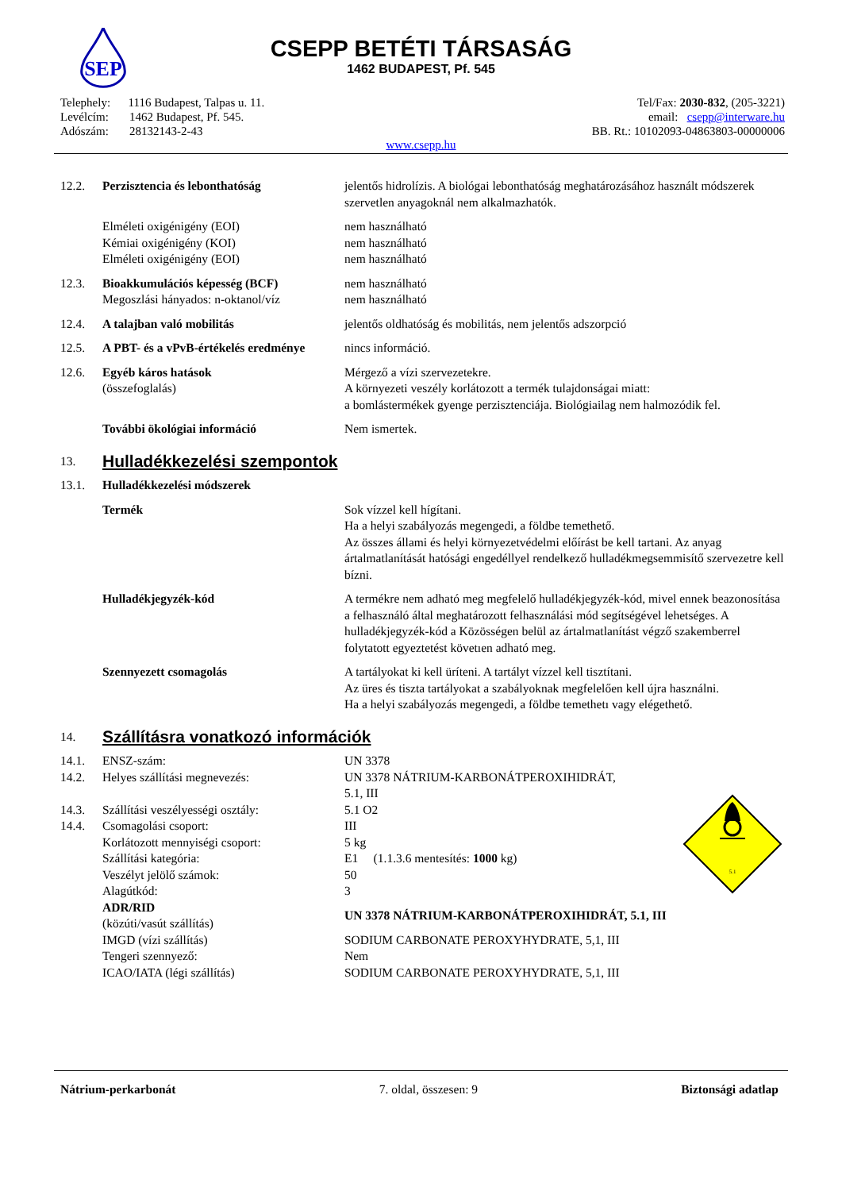SEP
CSEPP BETÉTI TÁRSASÁG
1462 BUDAPEST, Pf. 545
Telephely: 1116 Budapest, Talpas u. 11.
Levélcím: 1462 Budapest, Pf. 545.
Adószám: 28132143-2-43
Tel/Fax: 2030-832, (205-3221)
email: csepp@interware.hu
BB. Rt.: 10102093-04863803-00000006
www.csepp.hu
| 12.2. | Perzisztencia és lebonthatóság | jelentős hidrolízis. A biológai lebonthatóság meghatározásához használt módszerek szervetlen anyagoknál nem alkalmazhatók. |
| | Elméleti oxigénigény (EOI) Kémiai oxigénigény (KOI) Elméleti oxigénigény (EOI) | nem használható nem használható nem használható |
| 12.3. | Bioakkumulációs képesség (BCF) Megoszlási hányados: n-oktanol/víz | nem használható nem használható |
| 12.4. | A talajban való mobilitás | jelentős oldhatóság és mobilitás, nem jelentős adszorpció |
| 12.5. | A PBT- és a vPvB-értékelés eredménye | nincs információ. |
| 12.6. | Egyéb káros hatások (összefoglalás) | Mérgező a vízi szervezetekre. A környezeti veszély korlátozott a termék tulajdonságai miatt: a bomlástermékek gyenge perzisztenciája. Biológiailag nem halmozódik fel. |
| | További ökológiai információ | Nem ismertek. |
| 13. | Hulladékkezelési szempontok | |
| 13.1. | Hulladékkezelési módszerek | |
| | Termék | Sok vízzel kell hígítani. Ha a helyi szabályozás megengedi, a földbe temethető. Az összes állami és helyi környezetvédelmi előírást be kell tartani. Az anyag ártalmatlanítását hatósági engedéllyel rendelkező hulladékmegsemmisítő szervezetre kell bízni. |
| | Hulladékjegyzék-kód | A termékre nem adható meg megfelelő hulladékjegyzék-kód, mivel ennek beazonosítása a felhasználó által meghatározott felhasználási mód segítségével lehetséges. A hulladékjegyzék-kód a Közösségen belül az ártalmatlanítást végző szakemberrel folytatott egyeztetést követıen adható meg. |
| | Szennyezett csomagolás | A tartályokat ki kell üríteni. A tartályt vízzel kell tisztítani. Az üres és tiszta tartályokat a szabályoknak megfelelően kell újra használni. Ha a helyi szabályozás megengedi, a földbe temethetı vagy elégethető. |
| 14. | Szállításra vonatkozó információk | |
| 14.1. | ENSZ-szám: | UN 3378 |
| 14.2. | Helyes szállítási megnevezés: | UN 3378 NÁTRIUM-KARBONÁTPEROXIHIDRÁT, 5.1, III |
| 14.3. | Szállítási veszélyességi osztály: | 5.1 O2 |
| 14.4. | Csomagolási csoport: | III |
| | Korlátozott mennyiségi csoport: | 5 kg |
| | Szállítási kategória: | E1 (1.1.3.6 mentesítés: 1000 kg) |
| | Veszélyt jelölő számok: | 50 |
| | Alagútkód: | 3 |
| | ADR/RID (közúti/vasút szállítás) | UN 3378 NÁTRIUM-KARBONÁTPEROXIHIDRÁT, 5.1, III |
| | IMGD (vízi szállítás) | SODIUM CARBONATE PEROXYHYDRATE, 5,1, III |
| | Tengeri szennyező: | Nem |
| | ICAO/IATA (légi szállítás) | SODIUM CARBONATE PEROXYHYDRATE, 5,1, III |
5.1
Nátrium-perkarbonát 7. oldal, összesen: 9 Biztonsági adatlap